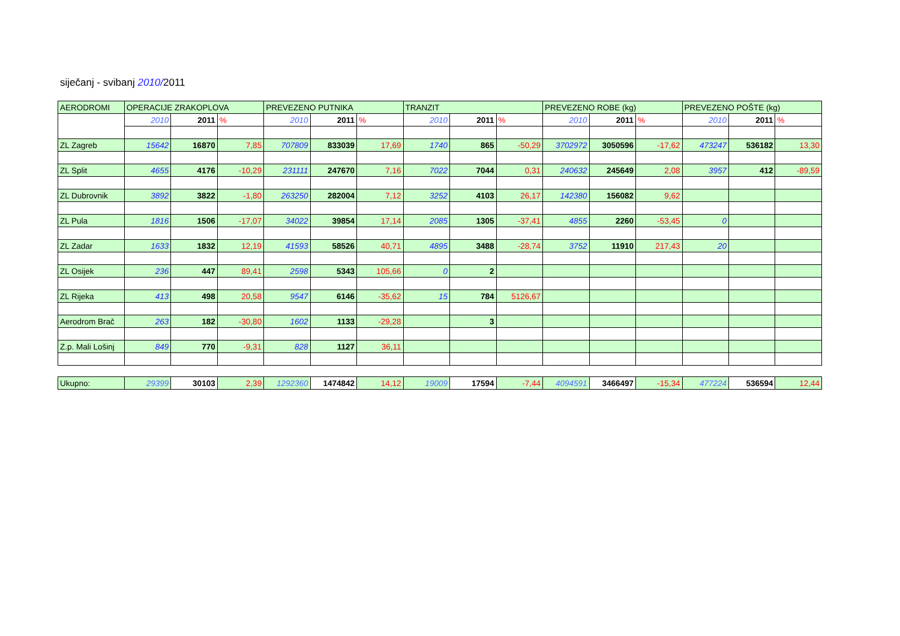siječanj - svibanj 2010/2011
| AERODROMI | OPERACIJE ZRAKOPLOVA | | | PREVEZENO PUTNIKA | | | TRANZIT | | | PREVEZENO ROBE (kg) | | | PREVEZENO POŠTE (kg) | | |
| | 2010 | 2011 | % | 2010 | 2011 | % | 2010 | 2011 | % | 2010 | 2011 | % | 2010 | 2011 | % |
| ZL Zagreb | 15642 | 16870 | 7,85 | 707809 | 833039 | 17,69 | 1740 | 865 | -50,29 | 3702972 | 3050596 | -17,62 | 473247 | 536182 | 13,30 |
| ZL Split | 4655 | 4176 | -10,29 | 231111 | 247670 | 7,16 | 7022 | 7044 | 0,31 | 240632 | 245649 | 2,08 | 3957 | 412 | -89,59 |
| ZL Dubrovnik | 3892 | 3822 | -1,80 | 263250 | 282004 | 7,12 | 3252 | 4103 | 26,17 | 142380 | 156082 | 9,62 | | | |
| ZL Pula | 1816 | 1506 | -17,07 | 34022 | 39854 | 17,14 | 2085 | 1305 | -37,41 | 4855 | 2260 | -53,45 | 0 | | |
| ZL Zadar | 1633 | 1832 | 12,19 | 41593 | 58526 | 40,71 | 4895 | 3488 | -28,74 | 3752 | 11910 | 217,43 | 20 | | |
| ZL Osijek | 236 | 447 | 89,41 | 2598 | 5343 | 105,66 | 0 | 2 | | | | | | | |
| ZL Rijeka | 413 | 498 | 20,58 | 9547 | 6146 | -35,62 | 15 | 784 | 5126,67 | | | | | | |
| Aerodrom Brač | 263 | 182 | -30,80 | 1602 | 1133 | -29,28 | | 3 | | | | | | | |
| Z.p. Mali Lošinj | 849 | 770 | -9,31 | 828 | 1127 | 36,11 | | | | | | | | | |
| Ukupno: | 29399 | 30103 | 2,39 | 1292360 | 1474842 | 14,12 | 19009 | 17594 | -7,44 | 4094591 | 3466497 | -15,34 | 477224 | 536594 | 12,44 |